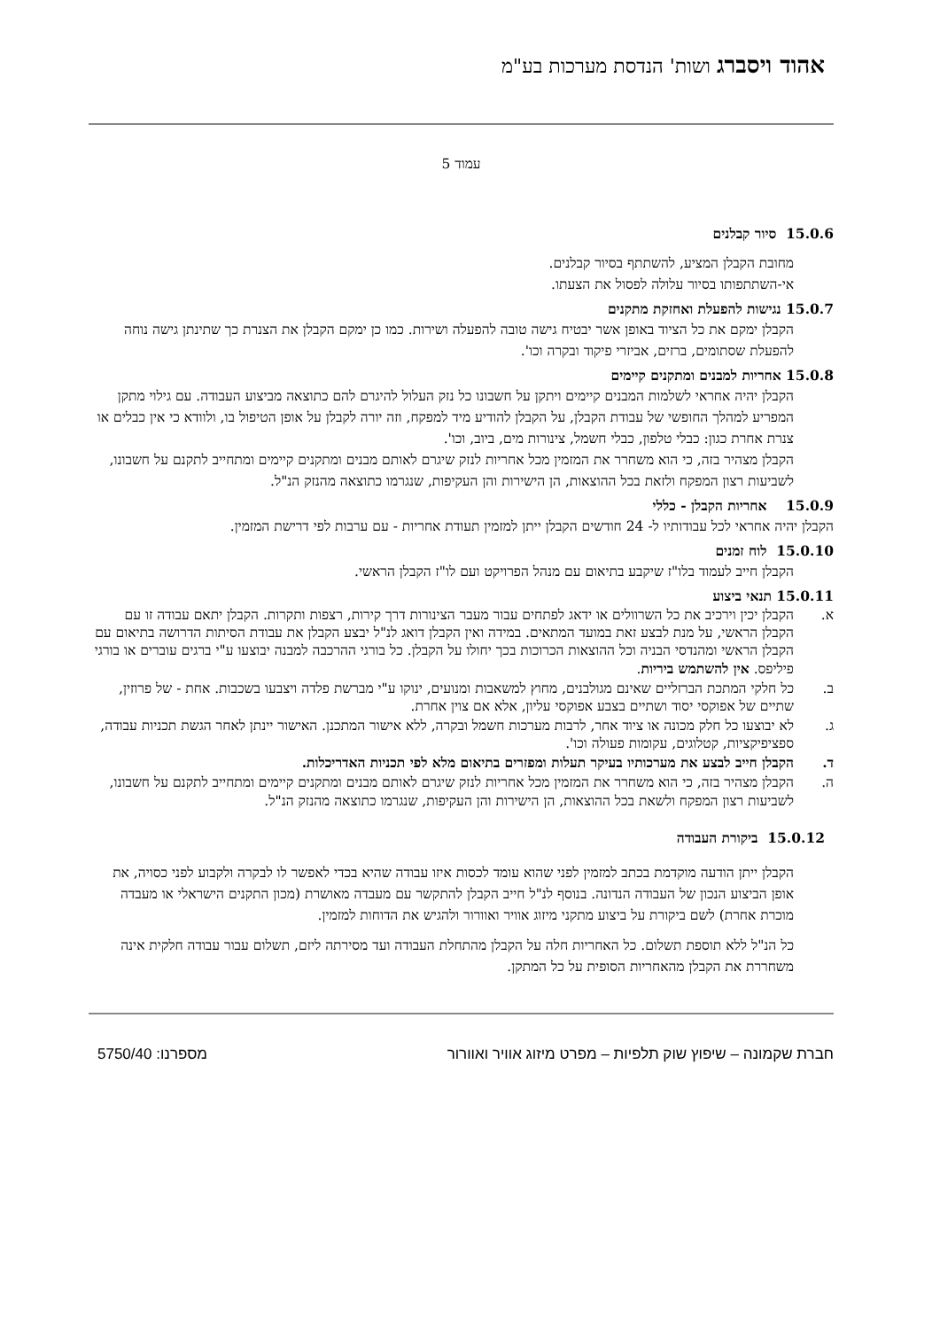אהוד ויסברג ושות' הנדסת מערכות בע"מ
עמוד 5
15.0.6 סיור קבלנים
מחובת הקבלן המציע, להשתתף בסיור קבלנים.
אי-השתתפותו בסיור עלולה לפסול את הצעתו.
15.0.7 נגישות להפעלת ואחזקת מתקנים
הקבלן ימקם את כל הציוד באופן אשר יבטיח גישה טובה להפעלה ושירות. כמו כן ימקם הקבלן את הצנרת כך שתינתן גישה נוחה להפעלת שסתומים, ברזים, אביזרי פיקוד ובקרה וכו'.
15.0.8 אחריות למבנים ומתקנים קיימים
הקבלן יהיה אחראי לשלמות המבנים קיימים ויתקן על חשבונו כל נזק העלול להיגרם להם כתוצאה מביצוע העבודה. עם גילוי מתקן המפריע למהלך החופשי של עבודת הקבלן, על הקבלן להודיע מיד למפקח, וזה יורה לקבלן על אופן הטיפול בו, ולוודא כי אין כבלים או צנרת אחרת כגון: כבלי טלפון, כבלי חשמל, צינורות מים, ביוב, וכו'.
הקבלן מצהיר בזה, כי הוא משחרר את המזמין מכל אחריות לנזק שיגרם לאותם מבנים ומתקנים קיימים ומתחייב לתקנם על חשבונו, לשביעות רצון המפקח ולזאת בכל ההוצאות, הן הישירות והן העקיפות, שנגרמו כתוצאה מהנזק הנ"ל.
15.0.9 אחריות הקבלן - כללי
הקבלן יהיה אחראי לכל עבודותיו ל- 24 חודשים הקבלן ייתן למזמין תעודת אחריות - עם ערבות לפי דרישת המזמין.
15.0.10 לוח זמנים
הקבלן חייב לעמוד בלו"ז שיקבע בתיאום עם מנהל הפרויקט ועם לו"ז הקבלן הראשי.
15.0.11 תנאי ביצוע
א. הקבלן יכין וירכיב את כל השרוולים או ידאג לפתחים עבור מעבר הצינורות דרך קירות, רצפות ותקרות. הקבלן יתאם עבודה זו עם הקבלן הראשי, על מנת לבצע זאת במועד המתאים. במידה ואין הקבלן דואג לנ"ל יבצע הקבלן את עבודת הסיתות הדרושה בתיאום עם הקבלן הראשי ומהנדסי הבניה וכל ההוצאות הכרוכות בכך יחולו על הקבלן. כל בורגי ההרכבה למבנה יבוצעו ע"י ברגים עוברים או בורגי פיליפס. אין להשתמש ביריות.
ב. כל חלקי המתכת הברזליים שאינם מגולבנים, מחוץ למשאבות ומנועים, ינוקו ע"י מברשת פלדה ויצבעו בשכבות. אחת - של פרוזין, שתיים של אפוקסי יסוד ושתיים בצבע אפוקסי עליון, אלא אם צוין אחרת.
ג. לא יבוצעו כל חלק מכונה או ציוד אחר, לרבות מערכות חשמל ובקרה, ללא אישור המתכנן. האישור יינתן לאחר הגשת תכניות עבודה, ספציפיקציות, קטלוגים, עקומות פעולה וכו'.
ד. הקבלן חייב לבצע את מערכותיו בעיקר תעלות ומפזרים בתיאום מלא לפי תכניות האדריכלות.
ה. הקבלן מצהיר בזה, כי הוא משחרר את המזמין מכל אחריות לנזק שיגרם לאותם מבנים ומתקנים קיימים ומתחייב לתקנם על חשבונו, לשביעות רצון המפקח ולשאת בכל ההוצאות, הן הישירות והן העקיפות, שנגרמו כתוצאה מהנזק הנ"ל.
15.0.12 ביקורת העבודה
הקבלן ייתן הודעה מוקדמת בכתב למזמין לפני שהוא עומד לכסות איזו עבודה שהיא בכדי לאפשר לו לבקרה ולקבוע לפני כסויה, את אופן הביצוע הנכון של העבודה הנדונה. בנוסף לנ"ל חייב הקבלן להתקשר עם מעבדה מאושרת (מכון התקנים הישראלי או מעבדה מוכרת אחרת) לשם ביקורת על ביצוע מתקני מיזוג אוויר ואוורור ולהגיש את הדוחות למזמין.
כל הנ"ל ללא תוספת תשלום. כל האחריות חלה על הקבלן מהתחלת העבודה ועד מסירתה ליזם, תשלום עבור עבודה חלקית אינה משחררת את הקבלן מהאחריות הסופית על כל המתקן.
חברת שקמונה – שיפוץ שוק תלפיות – מפרט מיזוג אוויר ואוורור מספרנו: 5750/40